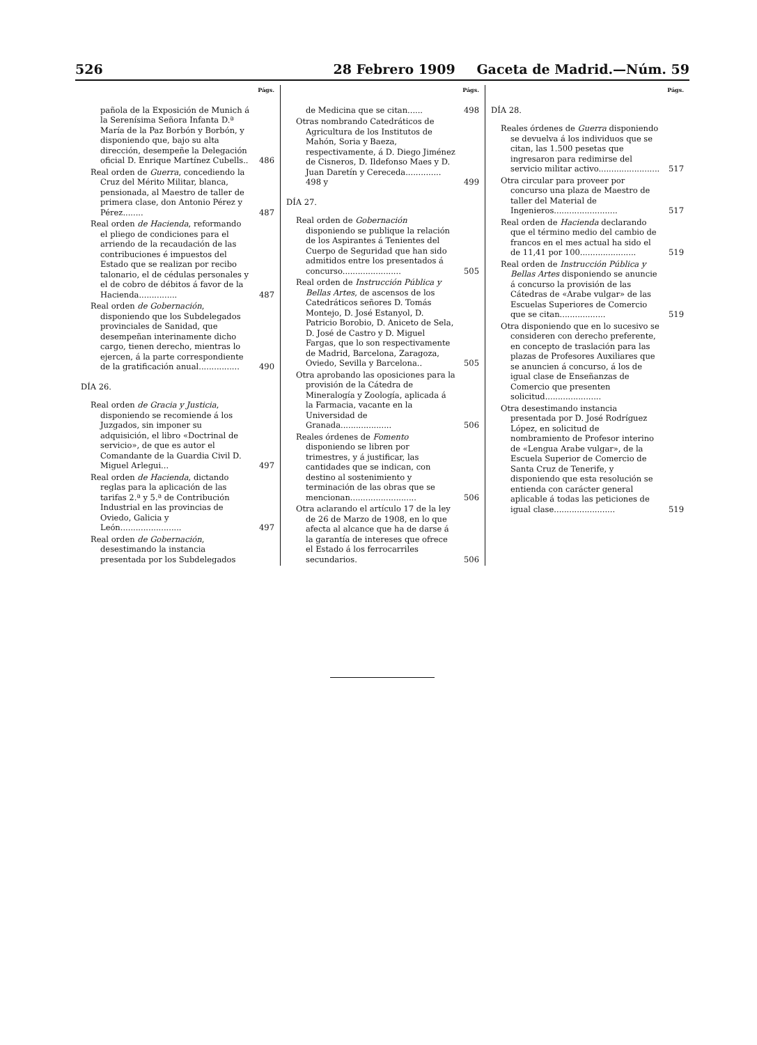526 28 Febrero 1909 Gaceta de Madrid.—Núm. 59
Págs.
pañola de la Exposición de Munich á la Serenísima Señora Infanta D.ª María de la Paz Borbón y Borbón, y disponiendo que, bajo su alta dirección, desempeñe la Delegación oficial D. Enrique Martínez Cubells.. 486
Real orden de Guerra, concediendo la Cruz del Mérito Militar, blanca, pensionada, al Maestro de taller de primera clase, don Antonio Pérez y Pérez........ 487
Real orden de Hacienda, reformando el pliego de condiciones para el arriendo de la recaudación de las contribuciones é impuestos del Estado que se realizan por recibo talonario, el de cédulas personales y el de cobro de débitos á favor de la Hacienda............... 487
Real orden de Gobernación, disponiendo que los Subdelegados provinciales de Sanidad, que desempeñan interinamente dicho cargo, tienen derecho, mientras lo ejercen, á la parte correspondiente de la gratificación anual................ 490
DÍA 26.
Real orden de Gracia y Justicia, disponiendo se recomiende á los Juzgados, sin imponer su adquisición, el libro «Doctrinal de servicio», de que es autor el Comandante de la Guardia Civil D. Miguel Arlegui... 497
Real orden de Hacienda, dictando reglas para la aplicación de las tarifas 2.ª y 5.ª de Contribución Industrial en las provincias de Oviedo, Galicia y León........................ 497
Real orden de Gobernación, desestimando la instancia presentada por los Subdelegados
Págs.
de Medicina que se citan...... 498
Otras nombrando Catedráticos de Agricultura de los Institutos de Mahón, Soria y Baeza, respectivamente, á D. Diego Jiménez de Cisneros, D. Ildefonso Maes y D. Juan Daretín y Cereceda.............. 498 y 499
DÍA 27.
Real orden de Gobernación disponiendo se publique la relación de los Aspirantes á Tenientes del Cuerpo de Seguridad que han sido admitidos entre los presentados á concurso....................... 505
Real orden de Instrucción Pública y Bellas Artes, de ascensos de los Catedráticos señores D. Tomás Montejo, D. José Estanyol, D. Patricio Borobio, D. Aniceto de Sela, D. José de Castro y D. Miguel Fargas, que lo son respectivamente de Madrid, Barcelona, Zaragoza, Oviedo, Sevilla y Barcelona.. 505
Otra aprobando las oposiciones para la provisión de la Cátedra de Mineralogía y Zoología, aplicada á la Farmacia, vacante en la Universidad de Granada.................... 506
Reales órdenes de Fomento disponiendo se libren por trimestres, y á justificar, las cantidades que se indican, con destino al sostenimiento y terminación de las obras que se mencionan.......................... 506
Otra aclarando el artículo 17 de la ley de 26 de Marzo de 1908, en lo que afecta al alcance que ha de darse á la garantía de intereses que ofrece el Estado á los ferrocarriles secundarios. 506
Págs.
DÍA 28.
Reales órdenes de Guerra disponiendo se devuelva á los individuos que se citan, las 1.500 pesetas que ingresaron para redimirse del servicio militar activo........................ 517
Otra circular para proveer por concurso una plaza de Maestro de taller del Material de Ingenieros......................... 517
Real orden de Hacienda declarando que el término medio del cambio de francos en el mes actual ha sido el de 11,41 por 100...................... 519
Real orden de Instrucción Pública y Bellas Artes disponiendo se anuncie á concurso la provisión de las Cátedras de «Arabe vulgar» de las Escuelas Superiores de Comercio que se citan.................. 519
Otra disponiendo que en lo sucesivo se consideren con derecho preferente, en concepto de traslación para las plazas de Profesores Auxiliares que se anuncien á concurso, á los de igual clase de Enseñanzas de Comercio que presenten solicitud......................
Otra desestimando instancia presentada por D. José Rodríguez López, en solicitud de nombramiento de Profesor interino de «Lengua Arabe vulgar», de la Escuela Superior de Comercio de Santa Cruz de Tenerife, y disponiendo que esta resolución se entienda con carácter general aplicable á todas las peticiones de igual clase........................ 519